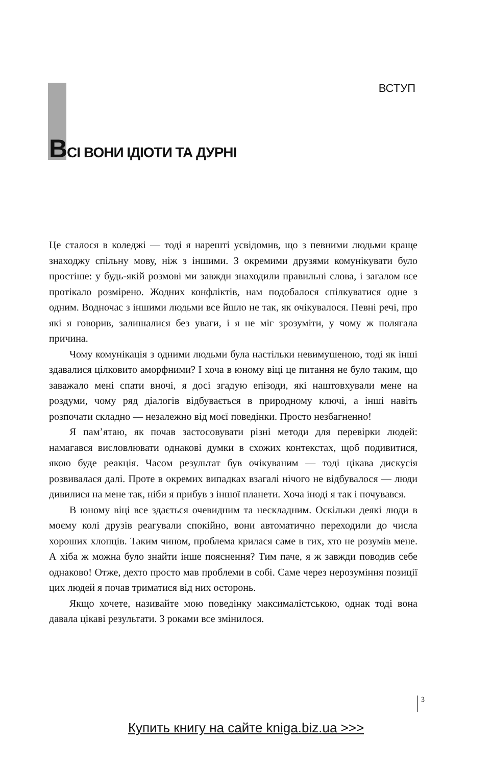ВСТУП
ВСІ ВОНИ ІДІОТИ ТА ДУРНІ
Це сталося в коледжі — тоді я нарешті усвідомив, що з певними людьми краще знаходжу спільну мову, ніж з іншими. З окремими друзями комунікувати було простіше: у будь-якій розмові ми завжди знаходили правильні слова, і загалом все протікало розмірено. Жодних конфліктів, нам подобалося спілкуватися одне з одним. Водночас з іншими людьми все йшло не так, як очікувалося. Певні речі, про які я говорив, залишалися без уваги, і я не міг зрозуміти, у чому ж полягала причина.
Чому комунікація з одними людьми була настільки невимушеною, тоді як інші здавалися цілковито аморфними? І хоча в юному віці це питання не було таким, що заважало мені спати вночі, я досі згадую епізоди, які наштовхували мене на роздуми, чому ряд діалогів відбувається в природному ключі, а інші навіть розпочати складно — незалежно від моєї поведінки. Просто незбагненно!
Я пам’ятаю, як почав застосовувати різні методи для перевірки людей: намагався висловлювати однакові думки в схожих контекстах, щоб подивитися, якою буде реакція. Часом результат був очікуваним — тоді цікава дискусія розвивалася далі. Проте в окремих випадках взагалі нічого не відбувалося — люди дивилися на мене так, ніби я прибув з іншої планети. Хоча іноді я так і почувався.
В юному віці все здається очевидним та нескладним. Оскільки деякі люди в моєму колі друзів реагували спокійно, вони автоматично переходили до числа хороших хлопців. Таким чином, проблема крилася саме в тих, хто не розумів мене. А хіба ж можна було знайти інше пояснення? Тим паче, я ж завжди поводив себе однаково! Отже, дехто просто мав проблеми в собі. Саме через нерозуміння позиції цих людей я почав триматися від них осторонь.
Якщо хочете, називайте мою поведінку максималістською, однак тоді вона давала цікаві результати. З роками все змінилося.
3
Купить книгу на сайте kniga.biz.ua >>>